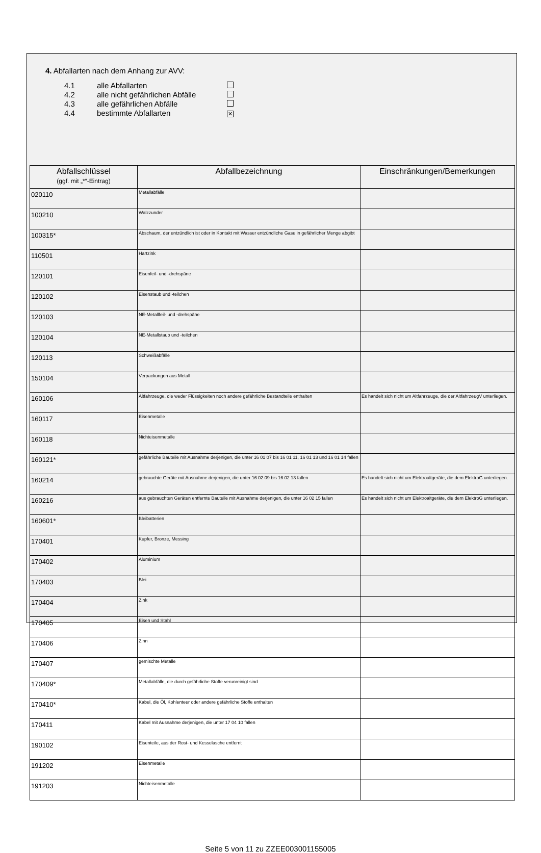4. Abfallarten nach dem Anhang zur AVV:
| 4.1 | alle Abfallarten | |
| 4.2 | alle nicht gefährlichen Abfälle | |
| 4.3 | alle gefährlichen Abfälle | |
| 4.4 | bestimmte Abfallarten | ✕ |
| Abfallschlüssel (ggf. mit „*“-Eintrag) | Abfallbezeichnung | Einschränkungen/Bemerkungen |
| --- | --- | --- |
| 020110 | Metallabfälle | |
| 100210 | Walzzunder | |
| 100315* | Abschaum, der entzündlich ist oder in Kontakt mit Wasser entzündliche Gase in gefährlicher Menge abgibt | |
| 110501 | Hartzink | |
| 120101 | Eisenfeil- und -drehspäne | |
| 120102 | Eisenstaub und -teilchen | |
| 120103 | NE-Metallfeil- und -drehspäne | |
| 120104 | NE-Metallstaub und -teilchen | |
| 120113 | Schweißabfälle | |
| 150104 | Verpackungen aus Metall | |
| 160106 | Altfahrzeuge, die weder Flüssigkeiten noch andere gefährliche Bestandteile enthalten | Es handelt sich nicht um Altfahrzeuge, die der AltfahrzeugV unterliegen. |
| 160117 | Eisenmetalle | |
| 160118 | Nichteisenmetalle | |
| 160121* | gefährliche Bauteile mit Ausnahme derjenigen, die unter 16 01 07 bis 16 01 11, 16 01 13 und 16 01 14 fallen | |
| 160214 | gebrauchte Geräte mit Ausnahme derjenigen, die unter 16 02 09 bis 16 02 13 fallen | Es handelt sich nicht um Elektroaltgeräte, die dem ElektroG unterliegen. |
| 160216 | aus gebrauchten Geräten entfernte Bauteile mit Ausnahme derjenigen, die unter 16 02 15 fallen | Es handelt sich nicht um Elektroaltgeräte, die dem ElektroG unterliegen. |
| 160601* | Bleibatterien | |
| 170401 | Kupfer, Bronze, Messing | |
| 170402 | Aluminium | |
| 170403 | Blei | |
| 170404 | Zink | |
| 170405 | Eisen und Stahl | |
| 170406 | Zinn | |
| 170407 | gemischte Metalle | |
| 170409* | Metallabfälle, die durch gefährliche Stoffe verunreinigt sind | |
| 170410* | Kabel, die Öl, Kohlenteer oder andere gefährliche Stoffe enthalten | |
| 170411 | Kabel mit Ausnahme derjenigen, die unter 17 04 10 fallen | |
| 190102 | Eisenteile, aus der Rost- und Kesselasche entfernt | |
| 191202 | Eisenmetalle | |
| 191203 | Nichteisenmetalle | |
Seite 5 von 11 zu ZZEE003001155005